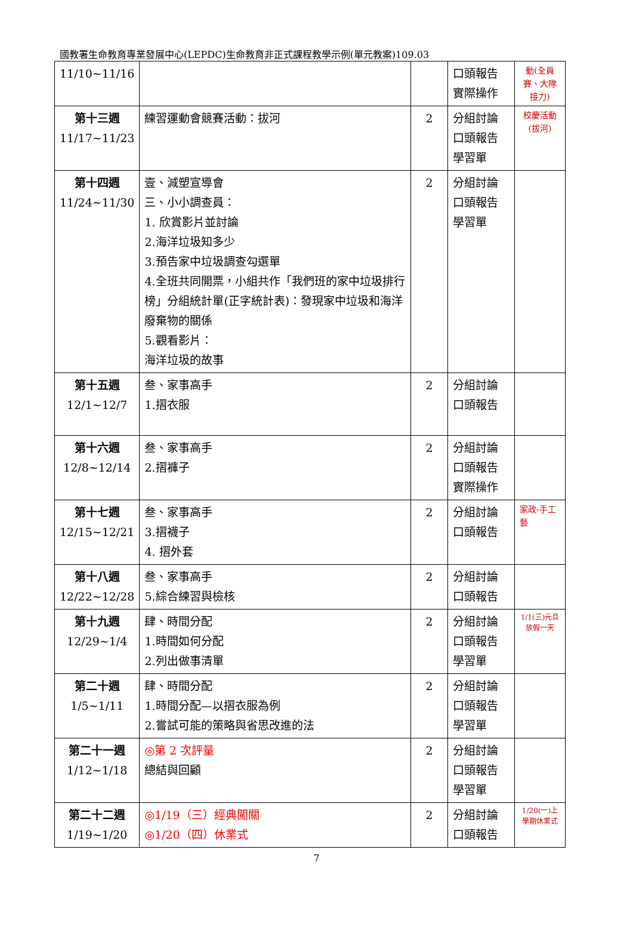國教署生命教育專業發展中心(LEPDC)生命教育非正式課程教學示例(單元教案)109.03
| 11/10~11/16 | | | 口頭報告 實際操作 | 動(全員賽、大隊接力) |
| 第十三週 11/17~11/23 | 練習運動會競賽活動：拔河 | 2 | 分組討論 口頭報告 學習單 | 校慶活動(拔河) |
| 第十四週 11/24~11/30 | 壹、減塑宣導會 三、小小調查員： 1. 欣賞影片並討論 2.海洋垃圾知多少 3.預告家中垃圾調查勾選單 4.全班共同開票，小組共作「我們班的家中垃圾排行榜」分組統計單(正字統計表)：發現家中垃圾和海洋廢棄物的關係 5.觀看影片： 海洋垃圾的故事 | 2 | 分組討論 口頭報告 學習單 | |
| 第十五週 12/1~12/7 | 叁、家事高手 1.摺衣服 | 2 | 分組討論 口頭報告 | |
| 第十六週 12/8~12/14 | 叁、家事高手 2.摺褲子 | 2 | 分組討論 口頭報告 實際操作 | |
| 第十七週 12/15~12/21 | 叁、家事高手 3.摺襪子 4. 摺外套 | 2 | 分組討論 口頭報告 | 家政-手工藝 |
| 第十八週 12/22~12/28 | 叁、家事高手 5.綜合練習與檢核 | 2 | 分組討論 口頭報告 | |
| 第十九週 12/29~1/4 | 肆、時間分配 1.時間如何分配 2.列出做事清單 | 2 | 分組討論 口頭報告 學習單 | 1/1(三)元旦放假一天 |
| 第二十週 1/5~1/11 | 肆、時間分配 1.時間分配—以摺衣服為例 2.嘗試可能的策略與省思改進的法 | 2 | 分組討論 口頭報告 學習單 | |
| 第二十一週 1/12~1/18 | ◎第 2 次評量 總結與回顧 | 2 | 分組討論 口頭報告 學習單 | |
| 第二十二週 1/19~1/20 | ◎1/19（三）經典闖關 ◎1/20（四）休業式 | 2 | 分組討論 口頭報告 | 1/20(一)上學期休業式 |
7